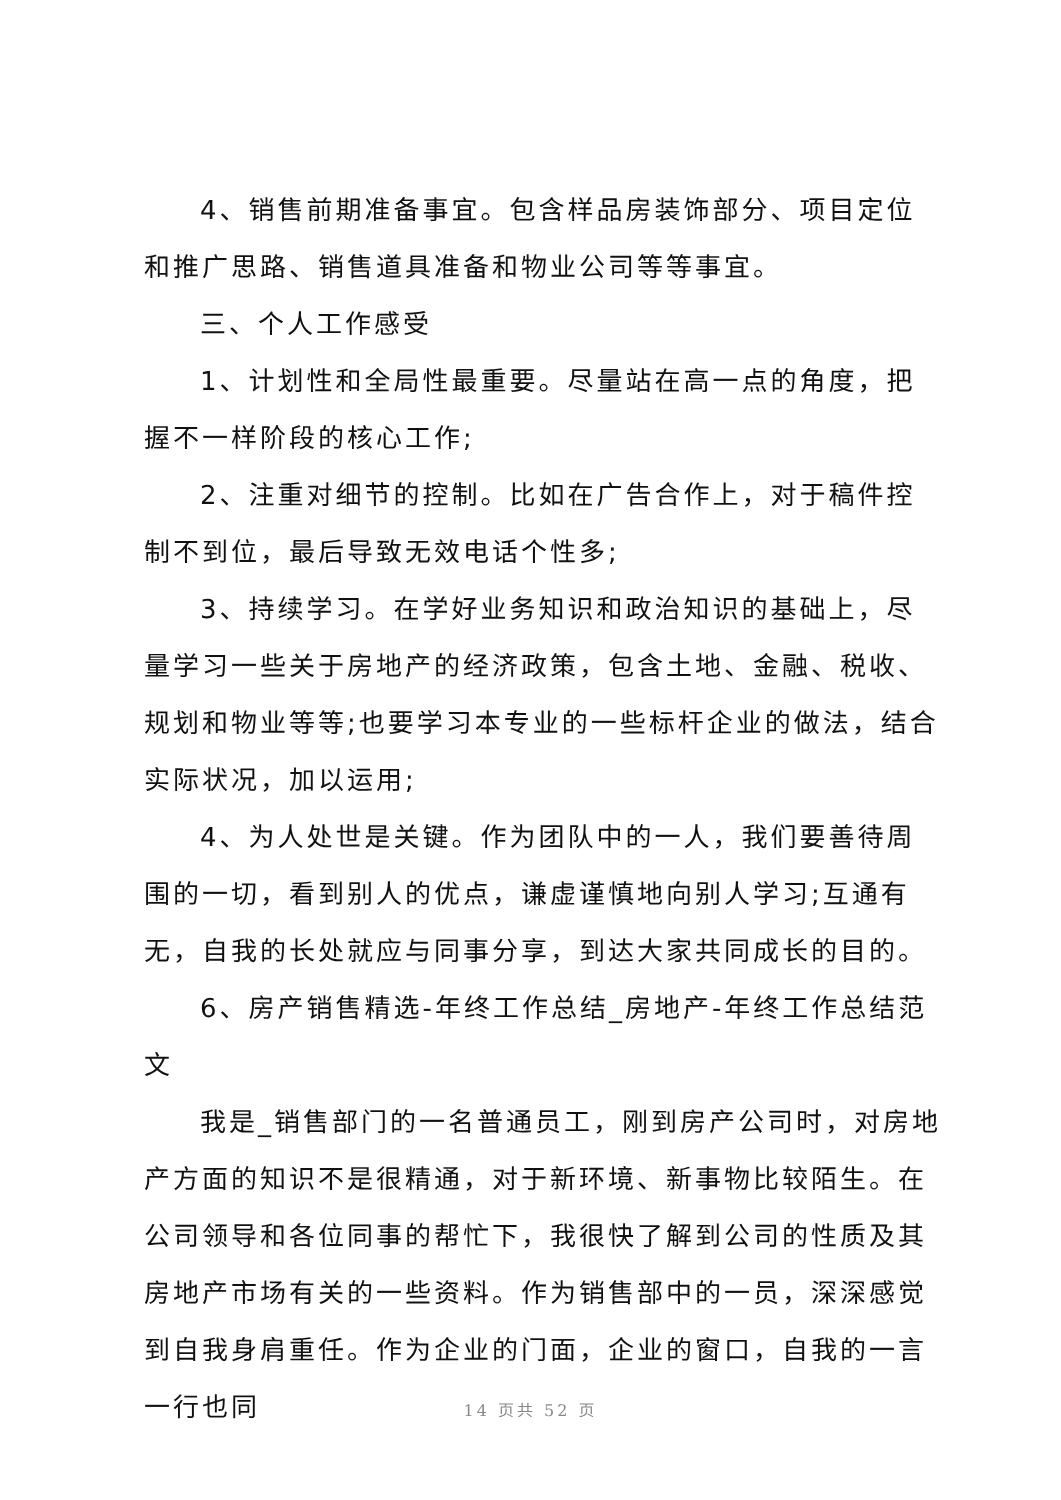4、销售前期准备事宜。包含样品房装饰部分、项目定位和推广思路、销售道具准备和物业公司等等事宜。
三、个人工作感受
1、计划性和全局性最重要。尽量站在高一点的角度，把握不一样阶段的核心工作;
2、注重对细节的控制。比如在广告合作上，对于稿件控制不到位，最后导致无效电话个性多;
3、持续学习。在学好业务知识和政治知识的基础上，尽量学习一些关于房地产的经济政策，包含土地、金融、税收、规划和物业等等;也要学习本专业的一些标杆企业的做法，结合实际状况，加以运用;
4、为人处世是关键。作为团队中的一人，我们要善待周围的一切，看到别人的优点，谦虚谨慎地向别人学习;互通有无，自我的长处就应与同事分享，到达大家共同成长的目的。
6、房产销售精选-年终工作总结_房地产-年终工作总结范文
我是_销售部门的一名普通员工，刚到房产公司时，对房地产方面的知识不是很精通，对于新环境、新事物比较陌生。在公司领导和各位同事的帮忙下，我很快了解到公司的性质及其房地产市场有关的一些资料。作为销售部中的一员，深深感觉到自我身肩重任。作为企业的门面，企业的窗口，自我的一言一行也同
14 页共 52 页